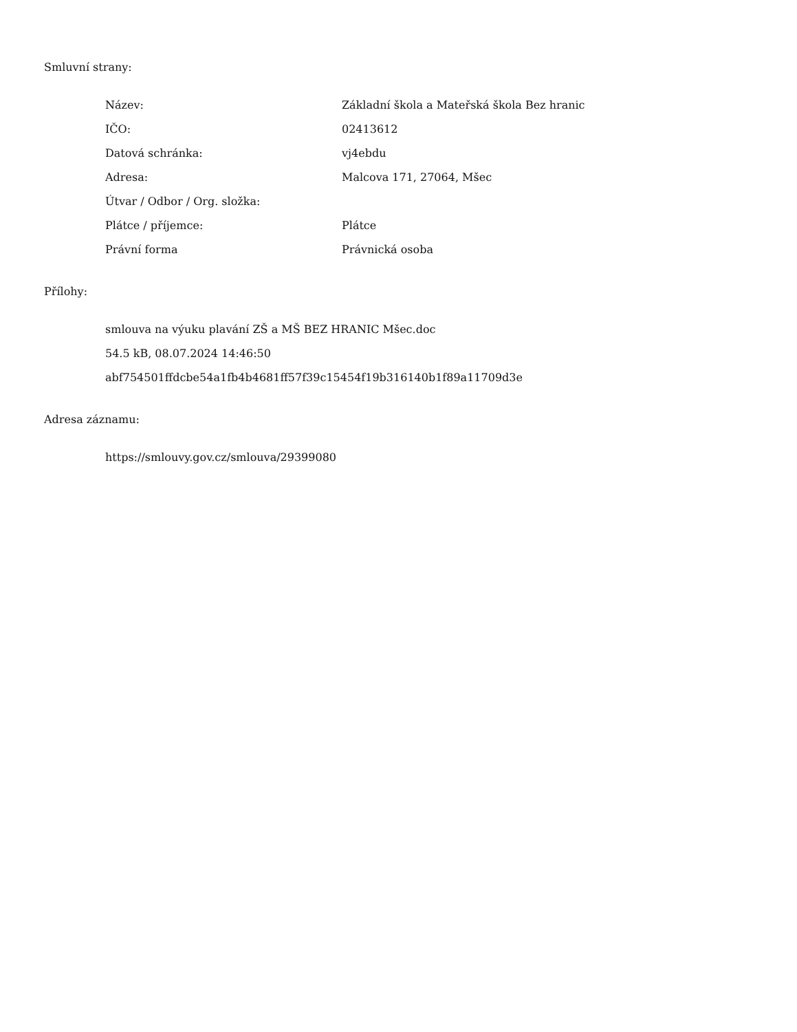Smluvní strany:
| Název: | Základní škola a Mateřská škola Bez hranic |
| IČO: | 02413612 |
| Datová schránka: | vj4ebdu |
| Adresa: | Malcova 171, 27064, Mšec |
| Útvar / Odbor / Org. složka: | |
| Plátce / příjemce: | Plátce |
| Právní forma | Právnická osoba |
Přílohy:
smlouva na výuku plavání ZŠ a MŠ BEZ HRANIC Mšec.doc
54.5 kB, 08.07.2024 14:46:50
abf754501ffdcbe54a1fb4b4681ff57f39c15454f19b316140b1f89a11709d3e
Adresa záznamu:
https://smlouvy.gov.cz/smlouva/29399080